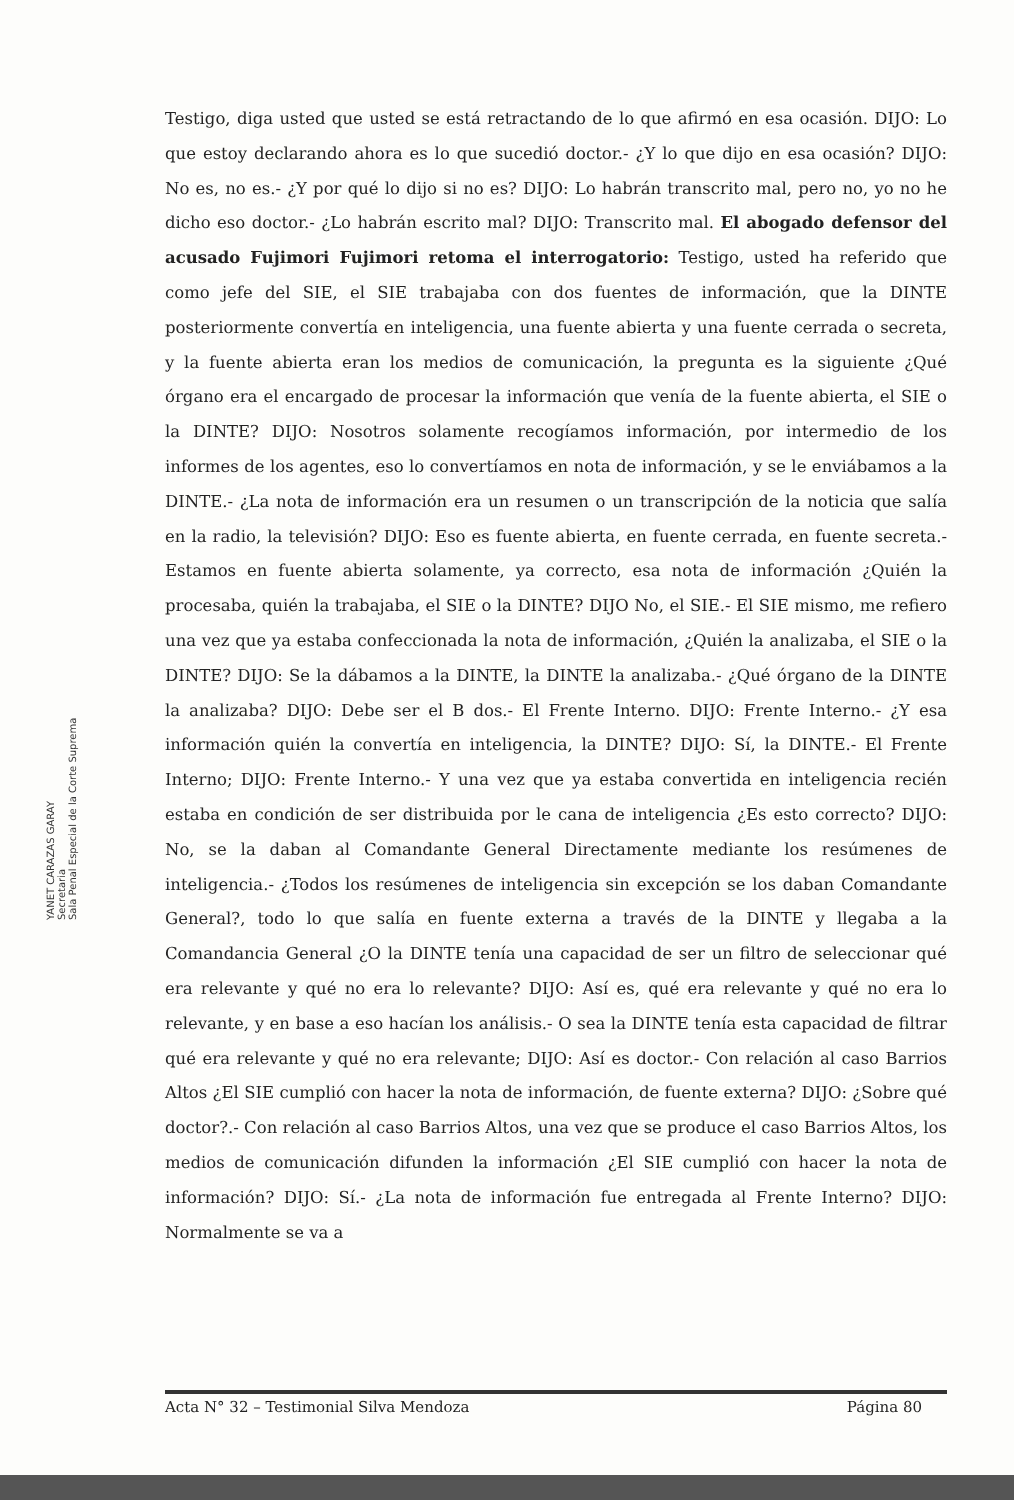Testigo, diga usted que usted se está retractando de lo que afirmó en esa ocasión. DIJO: Lo que estoy declarando ahora es lo que sucedió doctor.- ¿Y lo que dijo en esa ocasión? DIJO: No es, no es.- ¿Y por qué lo dijo si no es? DIJO: Lo habrán transcrito mal, pero no, yo no he dicho eso doctor.- ¿Lo habrán escrito mal? DIJO: Transcrito mal. El abogado defensor del acusado Fujimori Fujimori retoma el interrogatorio: Testigo, usted ha referido que como jefe del SIE, el SIE trabajaba con dos fuentes de información, que la DINTE posteriormente convertía en inteligencia, una fuente abierta y una fuente cerrada o secreta, y la fuente abierta eran los medios de comunicación, la pregunta es la siguiente ¿Qué órgano era el encargado de procesar la información que venía de la fuente abierta, el SIE o la DINTE? DIJO: Nosotros solamente recogíamos información, por intermedio de los informes de los agentes, eso lo convertíamos en nota de información, y se le enviábamos a la DINTE.- ¿La nota de información era un resumen o un transcripción de la noticia que salía en la radio, la televisión? DIJO: Eso es fuente abierta, en fuente cerrada, en fuente secreta.- Estamos en fuente abierta solamente, ya correcto, esa nota de información ¿Quién la procesaba, quién la trabajaba, el SIE o la DINTE? DIJO No, el SIE.- El SIE mismo, me refiero una vez que ya estaba confeccionada la nota de información, ¿Quién la analizaba, el SIE o la DINTE? DIJO: Se la dábamos a la DINTE, la DINTE la analizaba.- ¿Qué órgano de la DINTE la analizaba? DIJO: Debe ser el B dos.- El Frente Interno. DIJO: Frente Interno.- ¿Y esa información quién la convertía en inteligencia, la DINTE? DIJO: Sí, la DINTE.- El Frente Interno; DIJO: Frente Interno.- Y una vez que ya estaba convertida en inteligencia recién estaba en condición de ser distribuida por le cana de inteligencia ¿Es esto correcto? DIJO: No, se la daban al Comandante General Directamente mediante los resúmenes de inteligencia.- ¿Todos los resúmenes de inteligencia sin excepción se los daban Comandante General?, todo lo que salía en fuente externa a través de la DINTE y llegaba a la Comandancia General ¿O la DINTE tenía una capacidad de ser un filtro de seleccionar qué era relevante y qué no era lo relevante? DIJO: Así es, qué era relevante y qué no era lo relevante, y en base a eso hacían los análisis.- O sea la DINTE tenía esta capacidad de filtrar qué era relevante y qué no era relevante; DIJO: Así es doctor.- Con relación al caso Barrios Altos ¿El SIE cumplió con hacer la nota de información, de fuente externa? DIJO: ¿Sobre qué doctor?.- Con relación al caso Barrios Altos, una vez que se produce el caso Barrios Altos, los medios de comunicación difunden la información ¿El SIE cumplió con hacer la nota de información? DIJO: Sí.- ¿La nota de información fue entregada al Frente Interno? DIJO: Normalmente se va a
YANET CARAZAS GARAY
Secretaria
Sala Penal Especial de la Corte Suprema
Acta N° 32 – Testimonial Silva Mendoza Página 80